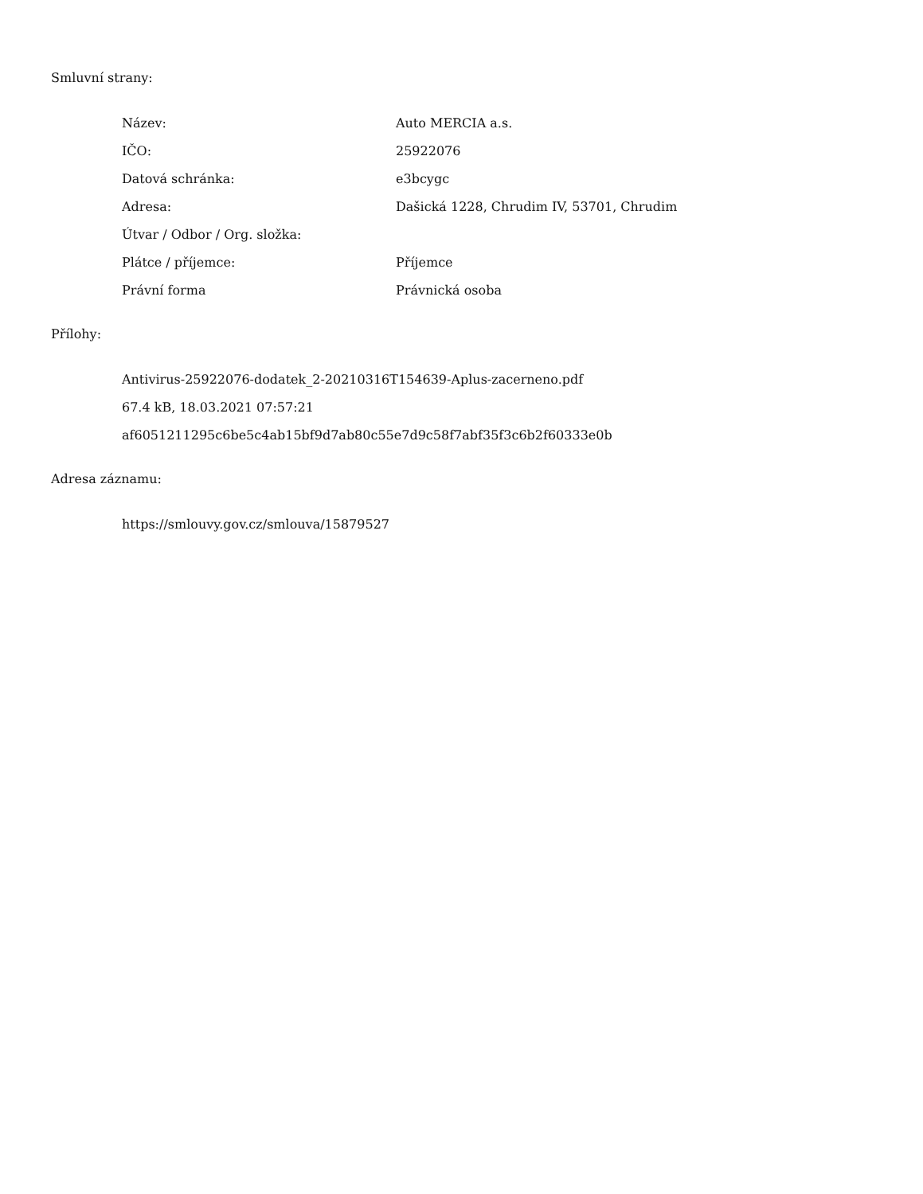Smluvní strany:
| Název: | Auto MERCIA a.s. |
| IČO: | 25922076 |
| Datová schránka: | e3bcygc |
| Adresa: | Dašická 1228, Chrudim IV, 53701, Chrudim |
| Útvar / Odbor / Org. složka: | |
| Plátce / příjemce: | Příjemce |
| Právní forma | Právnická osoba |
Přílohy:
Antivirus-25922076-dodatek_2-20210316T154639-Aplus-zacerneno.pdf
67.4 kB, 18.03.2021 07:57:21
af6051211295c6be5c4ab15bf9d7ab80c55e7d9c58f7abf35f3c6b2f60333e0b
Adresa záznamu:
https://smlouvy.gov.cz/smlouva/15879527